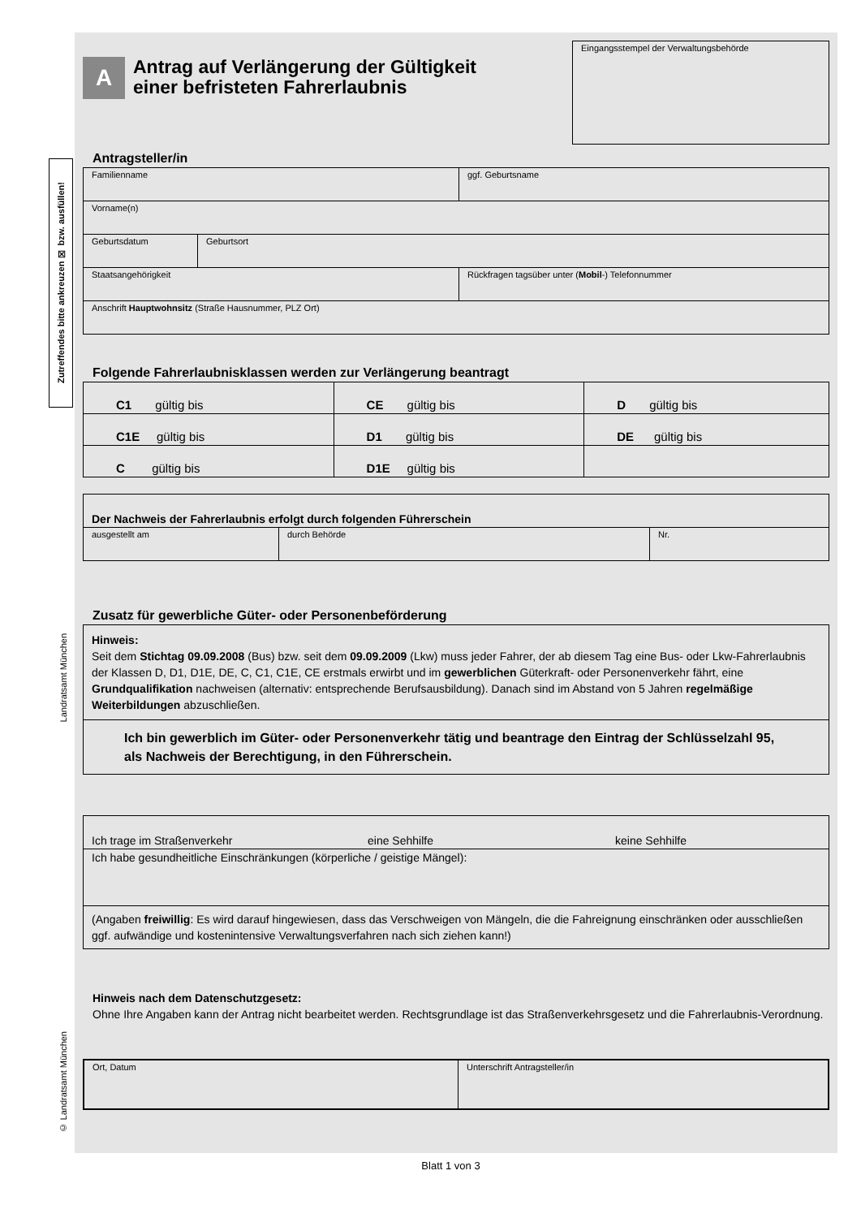Zutreffendes bitte ankreuzen ☒ bzw. ausfüllen!
Landratsamt München
© Landratsamt München
A
Antrag auf Verlängerung der Gültigkeit
einer befristeten Fahrerlaubnis
Eingangsstempel der Verwaltungsbehörde
Antragsteller/in
| Familienname | | ggf. Geburtsname |
| Vorname(n) | | |
| Geburtsdatum | Geburtsort | |
| Staatsangehörigkeit | | Rückfragen tagsüber unter ( Mobil -) Telefonnummer |
| Anschrift Hauptwohnsitz (Straße Hausnummer, PLZ Ort) | | |
Folgende Fahrerlaubnisklassen werden zur Verlängerung beantragt
| C1 gültig bis | CE gültig bis | D gültig bis |
| C1E gültig bis | D1 gültig bis | DE gültig bis |
| C gültig bis | D1E gültig bis | |
| Der Nachweis der Fahrerlaubnis erfolgt durch folgenden Führerschein | | |
| ausgestellt am | durch Behörde | Nr. |
Zusatz für gewerbliche Güter- oder Personenbeförderung
| Hinweis: Seit dem Stichtag 09.09.2008 (Bus) bzw. seit dem 09.09.2009 (Lkw) muss jeder Fahrer, der ab diesem Tag eine Bus- oder Lkw-Fahrerlaubnis der Klassen D, D1, D1E, DE, C, C1, C1E, CE erstmals erwirbt und im gewerblichen Güterkraft- oder Personenverkehr fährt, eine Grundqualifikation nachweisen (alternativ: entsprechende Berufsausbildung). Danach sind im Abstand von 5 Jahren regelmäßige Weiterbildungen abzuschließen. |
| Ich bin gewerblich im Güter- oder Personenverkehr tätig und beantrage den Eintrag der Schlüsselzahl 95, als Nachweis der Berechtigung, in den Führerschein. |
| Ich trage im Straßenverkehr eine Sehhilfe keine Sehhilfe |
| Ich habe gesundheitliche Einschränkungen (körperliche / geistige Mängel): |
| (Angaben freiwillig : Es wird darauf hingewiesen, dass das Verschweigen von Mängeln, die die Fahreignung einschränken oder ausschließen ggf. aufwändige und kostenintensive Verwaltungsverfahren nach sich ziehen kann!) |
Hinweis nach dem Datenschutzgesetz:
Ohne Ihre Angaben kann der Antrag nicht bearbeitet werden. Rechtsgrundlage ist das Straßenverkehrsgesetz und die Fahrerlaubnis-Verordnung.
| Ort, Datum | Unterschrift Antragsteller/in |
Blatt 1 von 3